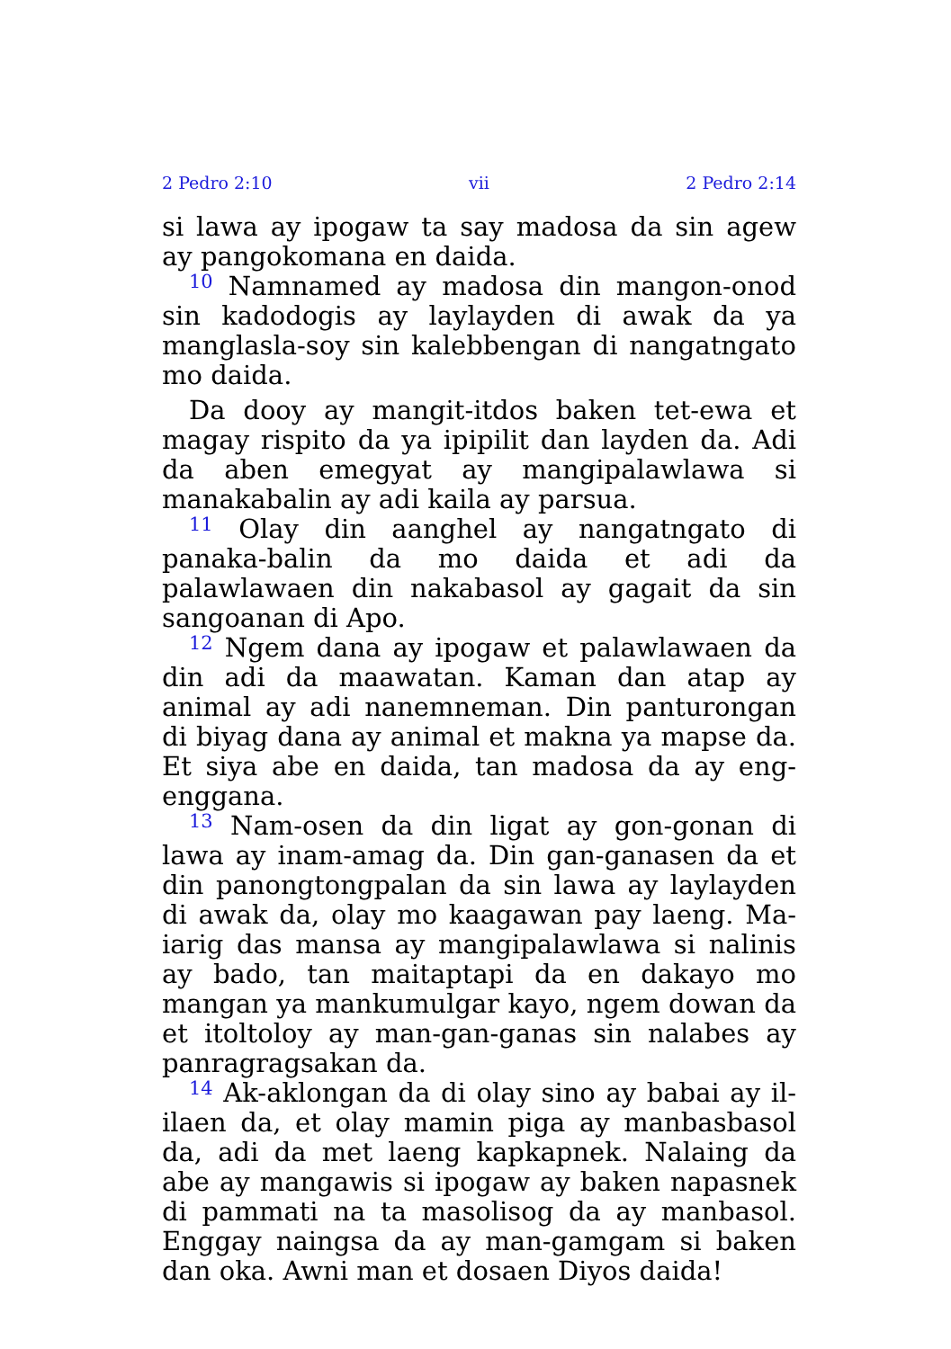2 Pedro 2:10 vii 2 Pedro 2:14
si lawa ay ipogaw ta say madosa da sin agew ay pangokomana en daida.
<sup>10</sup> Namnamed ay madosa din mangon-onod sin kadodogis ay laylayden di awak da ya manglasla-soy sin kalebbengan di nangatngato mo daida.
Da dooy ay mangit-itdos baken tet-ewa et magay rispito da ya ipipilit dan layden da. Adi da aben emegyat ay mangipalawlawa si manakabalin ay adi kaila ay parsua.
<sup>11</sup> Olay din aanghel ay nangatngato di panaka-balin da mo daida et adi da palawlawaen din nakabasol ay gagait da sin sangoanan di Apo.
<sup>12</sup> Ngem dana ay ipogaw et palawlawaen da din adi da maawatan. Kaman dan atap ay animal ay adi nanemneman. Din panturongan di biyag dana ay animal et makna ya mapse da. Et siya abe en daida, tan madosa da ay eng-enggana.
<sup>13</sup> Nam-osen da din ligat ay gon-gonan di lawa ay inam-amag da. Din gan-ganasen da et din panongtongpalan da sin lawa ay laylayden di awak da, olay mo kaagawan pay laeng. Ma-iarig das mansa ay mangipalawlawa si nalinis ay bado, tan maitaptapi da en dakayo mo mangan ya mankumulgar kayo, ngem dowan da et itoltoloy ay man-gan-ganas sin nalabes ay panragragsakan da.
<sup>14</sup> Ak-aklongan da di olay sino ay babai ay il-ilaen da, et olay mamin piga ay manbasbasol da, adi da met laeng kapkapnek. Nalaing da abe ay mangawis si ipogaw ay baken napasnek di pammati na ta masolisog da ay manbasol. Enggay naingsa da ay man-gamgam si baken dan oka. Awni man et dosaen Diyos daida!